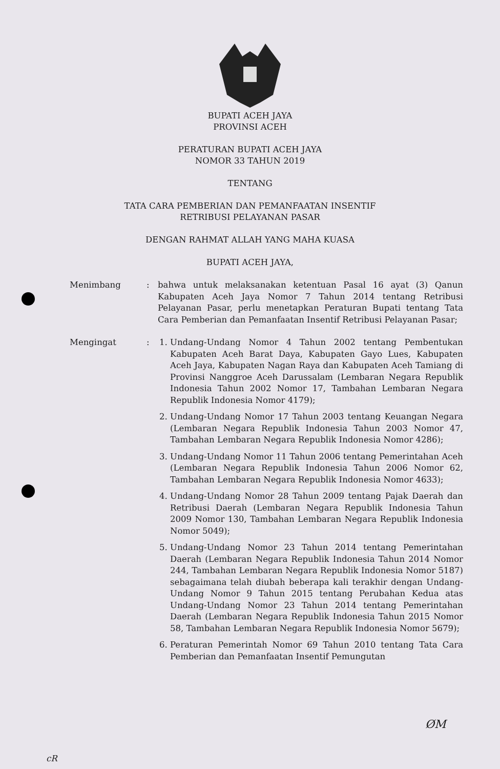BUPATI ACEH JAYA
PROVINSI ACEH
PERATURAN BUPATI ACEH JAYA
NOMOR 33 TAHUN 2019
TENTANG
TATA CARA PEMBERIAN DAN PEMANFAATAN INSENTIF
RETRIBUSI PELAYANAN PASAR
DENGAN RAHMAT ALLAH YANG MAHA KUASA
BUPATI ACEH JAYA,
Menimbang : bahwa untuk melaksanakan ketentuan Pasal 16 ayat (3) Qanun Kabupaten Aceh Jaya Nomor 7 Tahun 2014 tentang Retribusi Pelayanan Pasar, perlu menetapkan Peraturan Bupati tentang Tata Cara Pemberian dan Pemanfaatan Insentif Retribusi Pelayanan Pasar;
Mengingat : 1. Undang-Undang Nomor 4 Tahun 2002 tentang Pembentukan Kabupaten Aceh Barat Daya, Kabupaten Gayo Lues, Kabupaten Aceh Jaya, Kabupaten Nagan Raya dan Kabupaten Aceh Tamiang di Provinsi Nanggroe Aceh Darussalam (Lembaran Negara Republik Indonesia Tahun 2002 Nomor 17, Tambahan Lembaran Negara Republik Indonesia Nomor 4179);
2. Undang-Undang Nomor 17 Tahun 2003 tentang Keuangan Negara (Lembaran Negara Republik Indonesia Tahun 2003 Nomor 47, Tambahan Lembaran Negara Republik Indonesia Nomor 4286);
3. Undang-Undang Nomor 11 Tahun 2006 tentang Pemerintahan Aceh (Lembaran Negara Republik Indonesia Tahun 2006 Nomor 62, Tambahan Lembaran Negara Republik Indonesia Nomor 4633);
4. Undang-Undang Nomor 28 Tahun 2009 tentang Pajak Daerah dan Retribusi Daerah (Lembaran Negara Republik Indonesia Tahun 2009 Nomor 130, Tambahan Lembaran Negara Republik Indonesia Nomor 5049);
5. Undang-Undang Nomor 23 Tahun 2014 tentang Pemerintahan Daerah (Lembaran Negara Republik Indonesia Tahun 2014 Nomor 244, Tambahan Lembaran Negara Republik Indonesia Nomor 5187) sebagaimana telah diubah beberapa kali terakhir dengan Undang-Undang Nomor 9 Tahun 2015 tentang Perubahan Kedua atas Undang-Undang Nomor 23 Tahun 2014 tentang Pemerintahan Daerah (Lembaran Negara Republik Indonesia Tahun 2015 Nomor 58, Tambahan Lembaran Negara Republik Indonesia Nomor 5679);
6. Peraturan Pemerintah Nomor 69 Tahun 2010 tentang Tata Cara Pemberian dan Pemanfaatan Insentif Pemungutan
ØM
cR